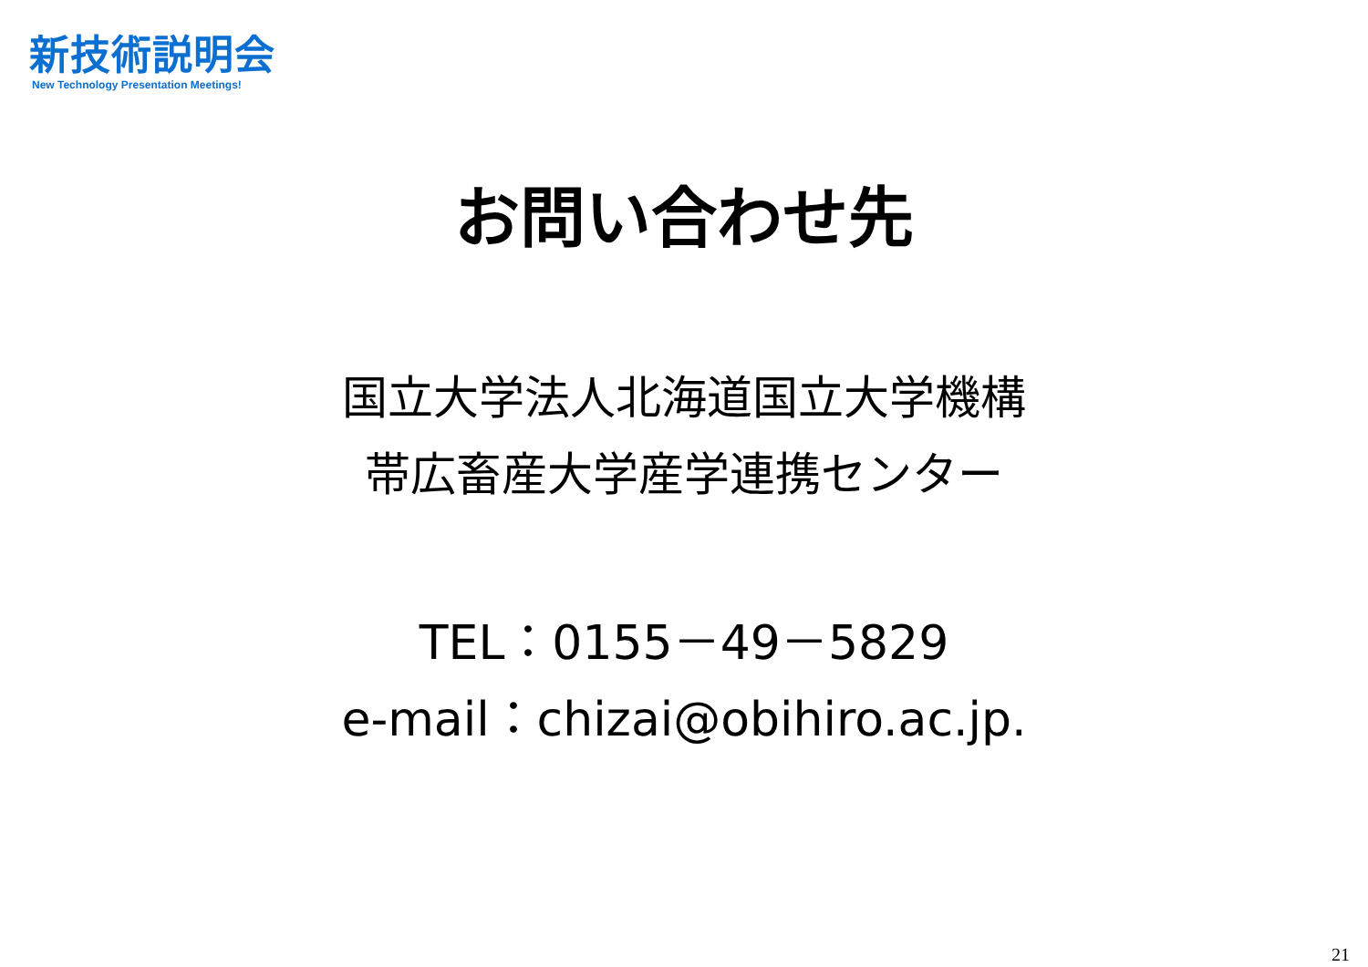新技術説明会
New Technology Presentation Meetings!
お問い合わせ先
国立大学法人北海道国立大学機構
帯広畜産大学産学連携センター
TEL：0155－49－5829
e-mail：chizai@obihiro.ac.jp.
21